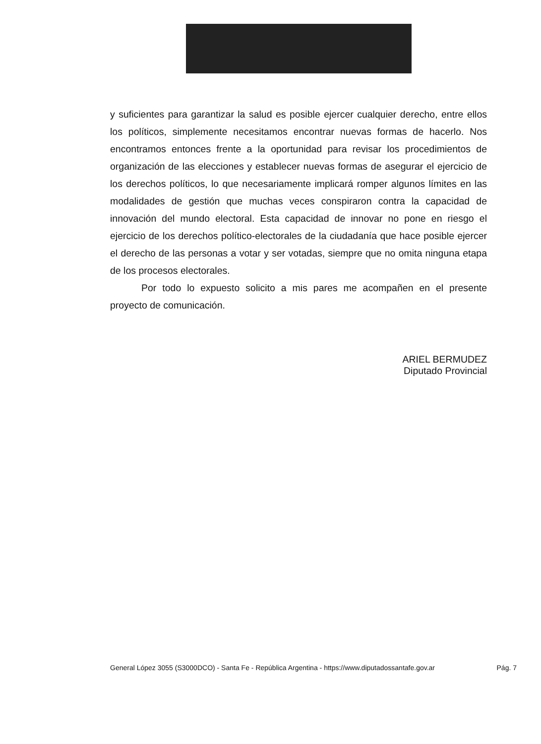y suficientes para garantizar la salud es posible ejercer cualquier derecho, entre ellos los políticos, simplemente necesitamos encontrar nuevas formas de hacerlo. Nos encontramos entonces frente a la oportunidad para revisar los procedimientos de organización de las elecciones y establecer nuevas formas de asegurar el ejercicio de los derechos políticos, lo que necesariamente implicará romper algunos límites en las modalidades de gestión que muchas veces conspiraron contra la capacidad de innovación del mundo electoral. Esta capacidad de innovar no pone en riesgo el ejercicio de los derechos político-electorales de la ciudadanía que hace posible ejercer el derecho de las personas a votar y ser votadas, siempre que no omita ninguna etapa de los procesos electorales.
Por todo lo expuesto solicito a mis pares me acompañen en el presente proyecto de comunicación.
ARIEL BERMUDEZ
Diputado Provincial
General López 3055 (S3000DCO) - Santa Fe - República Argentina - https://www.diputadossantafe.gov.ar Pág. 7